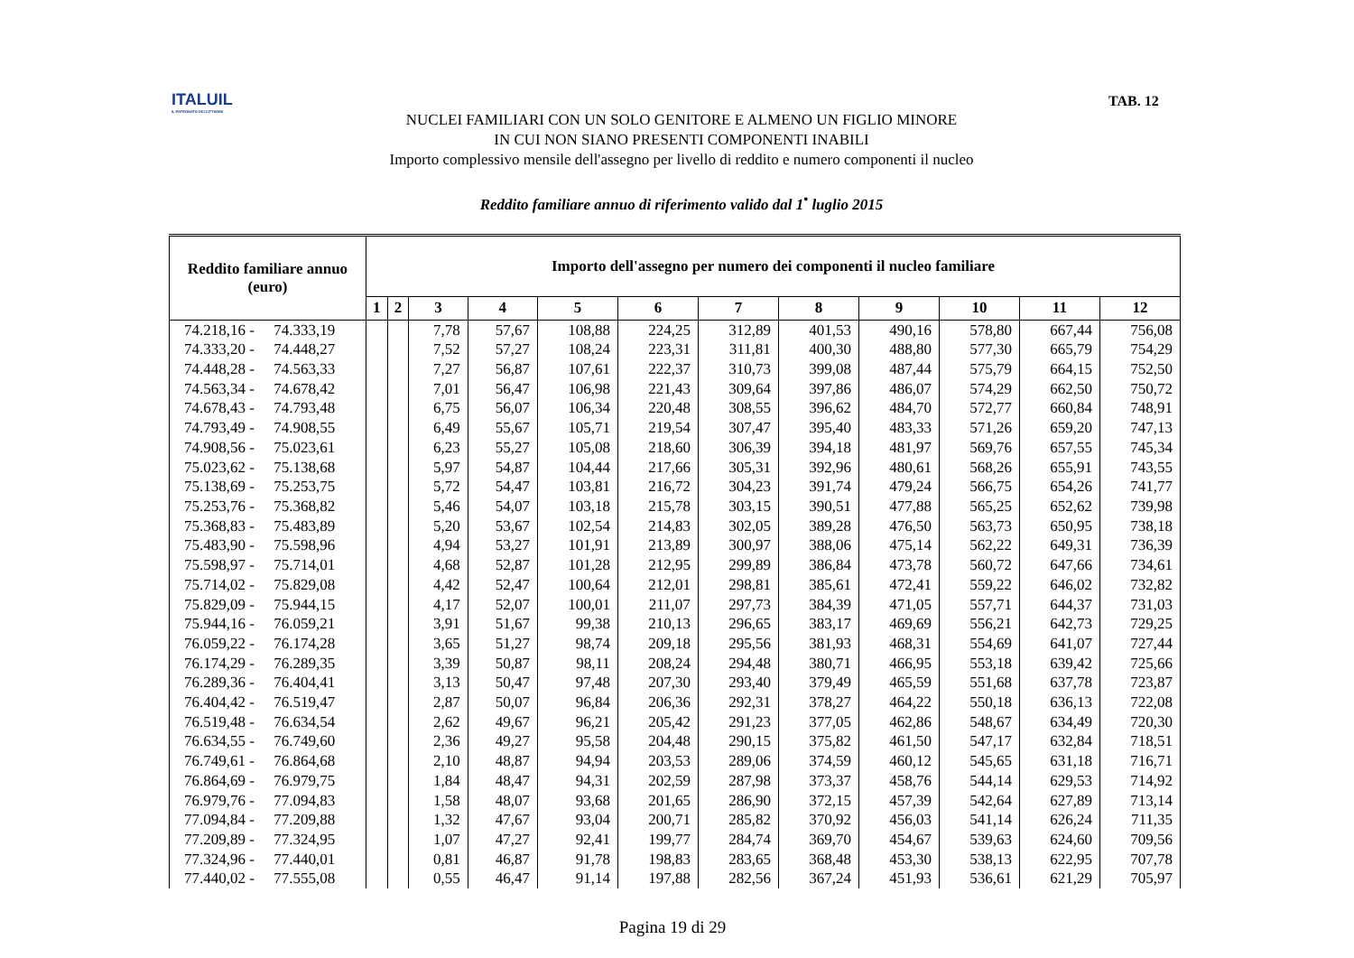ITALUIL
IL PATRONATO DEI CITTADINI
TAB. 12
NUCLEI FAMILIARI CON UN SOLO GENITORE E ALMENO UN FIGLIO MINORE
IN CUI NON SIANO PRESENTI COMPONENTI INABILI
Importo complessivo mensile dell'assegno per livello di reddito e numero componenti il nucleo
Reddito familiare annuo di riferimento valido dal 1<sup>•</sup> luglio 2015
| Reddito familiare annuo (euro) | Importo dell'assegno per numero dei componenti il nucleo familiare | | | | | | | | | | | |
| --- | --- | --- | --- | --- | --- | --- | --- | --- | --- | --- | --- | --- |
| | 1 | 2 | 3 | 4 | 5 | 6 | 7 | 8 | 9 | 10 | 11 | 12 |
| 74.218,16 - 74.333,19 | | | 7,78 | 57,67 | 108,88 | 224,25 | 312,89 | 401,53 | 490,16 | 578,80 | 667,44 | 756,08 |
| 74.333,20 - 74.448,27 | | | 7,52 | 57,27 | 108,24 | 223,31 | 311,81 | 400,30 | 488,80 | 577,30 | 665,79 | 754,29 |
| 74.448,28 - 74.563,33 | | | 7,27 | 56,87 | 107,61 | 222,37 | 310,73 | 399,08 | 487,44 | 575,79 | 664,15 | 752,50 |
| 74.563,34 - 74.678,42 | | | 7,01 | 56,47 | 106,98 | 221,43 | 309,64 | 397,86 | 486,07 | 574,29 | 662,50 | 750,72 |
| 74.678,43 - 74.793,48 | | | 6,75 | 56,07 | 106,34 | 220,48 | 308,55 | 396,62 | 484,70 | 572,77 | 660,84 | 748,91 |
| 74.793,49 - 74.908,55 | | | 6,49 | 55,67 | 105,71 | 219,54 | 307,47 | 395,40 | 483,33 | 571,26 | 659,20 | 747,13 |
| 74.908,56 - 75.023,61 | | | 6,23 | 55,27 | 105,08 | 218,60 | 306,39 | 394,18 | 481,97 | 569,76 | 657,55 | 745,34 |
| 75.023,62 - 75.138,68 | | | 5,97 | 54,87 | 104,44 | 217,66 | 305,31 | 392,96 | 480,61 | 568,26 | 655,91 | 743,55 |
| 75.138,69 - 75.253,75 | | | 5,72 | 54,47 | 103,81 | 216,72 | 304,23 | 391,74 | 479,24 | 566,75 | 654,26 | 741,77 |
| 75.253,76 - 75.368,82 | | | 5,46 | 54,07 | 103,18 | 215,78 | 303,15 | 390,51 | 477,88 | 565,25 | 652,62 | 739,98 |
| 75.368,83 - 75.483,89 | | | 5,20 | 53,67 | 102,54 | 214,83 | 302,05 | 389,28 | 476,50 | 563,73 | 650,95 | 738,18 |
| 75.483,90 - 75.598,96 | | | 4,94 | 53,27 | 101,91 | 213,89 | 300,97 | 388,06 | 475,14 | 562,22 | 649,31 | 736,39 |
| 75.598,97 - 75.714,01 | | | 4,68 | 52,87 | 101,28 | 212,95 | 299,89 | 386,84 | 473,78 | 560,72 | 647,66 | 734,61 |
| 75.714,02 - 75.829,08 | | | 4,42 | 52,47 | 100,64 | 212,01 | 298,81 | 385,61 | 472,41 | 559,22 | 646,02 | 732,82 |
| 75.829,09 - 75.944,15 | | | 4,17 | 52,07 | 100,01 | 211,07 | 297,73 | 384,39 | 471,05 | 557,71 | 644,37 | 731,03 |
| 75.944,16 - 76.059,21 | | | 3,91 | 51,67 | 99,38 | 210,13 | 296,65 | 383,17 | 469,69 | 556,21 | 642,73 | 729,25 |
| 76.059,22 - 76.174,28 | | | 3,65 | 51,27 | 98,74 | 209,18 | 295,56 | 381,93 | 468,31 | 554,69 | 641,07 | 727,44 |
| 76.174,29 - 76.289,35 | | | 3,39 | 50,87 | 98,11 | 208,24 | 294,48 | 380,71 | 466,95 | 553,18 | 639,42 | 725,66 |
| 76.289,36 - 76.404,41 | | | 3,13 | 50,47 | 97,48 | 207,30 | 293,40 | 379,49 | 465,59 | 551,68 | 637,78 | 723,87 |
| 76.404,42 - 76.519,47 | | | 2,87 | 50,07 | 96,84 | 206,36 | 292,31 | 378,27 | 464,22 | 550,18 | 636,13 | 722,08 |
| 76.519,48 - 76.634,54 | | | 2,62 | 49,67 | 96,21 | 205,42 | 291,23 | 377,05 | 462,86 | 548,67 | 634,49 | 720,30 |
| 76.634,55 - 76.749,60 | | | 2,36 | 49,27 | 95,58 | 204,48 | 290,15 | 375,82 | 461,50 | 547,17 | 632,84 | 718,51 |
| 76.749,61 - 76.864,68 | | | 2,10 | 48,87 | 94,94 | 203,53 | 289,06 | 374,59 | 460,12 | 545,65 | 631,18 | 716,71 |
| 76.864,69 - 76.979,75 | | | 1,84 | 48,47 | 94,31 | 202,59 | 287,98 | 373,37 | 458,76 | 544,14 | 629,53 | 714,92 |
| 76.979,76 - 77.094,83 | | | 1,58 | 48,07 | 93,68 | 201,65 | 286,90 | 372,15 | 457,39 | 542,64 | 627,89 | 713,14 |
| 77.094,84 - 77.209,88 | | | 1,32 | 47,67 | 93,04 | 200,71 | 285,82 | 370,92 | 456,03 | 541,14 | 626,24 | 711,35 |
| 77.209,89 - 77.324,95 | | | 1,07 | 47,27 | 92,41 | 199,77 | 284,74 | 369,70 | 454,67 | 539,63 | 624,60 | 709,56 |
| 77.324,96 - 77.440,01 | | | 0,81 | 46,87 | 91,78 | 198,83 | 283,65 | 368,48 | 453,30 | 538,13 | 622,95 | 707,78 |
| 77.440,02 - 77.555,08 | | | 0,55 | 46,47 | 91,14 | 197,88 | 282,56 | 367,24 | 451,93 | 536,61 | 621,29 | 705,97 |
Pagina 19 di 29